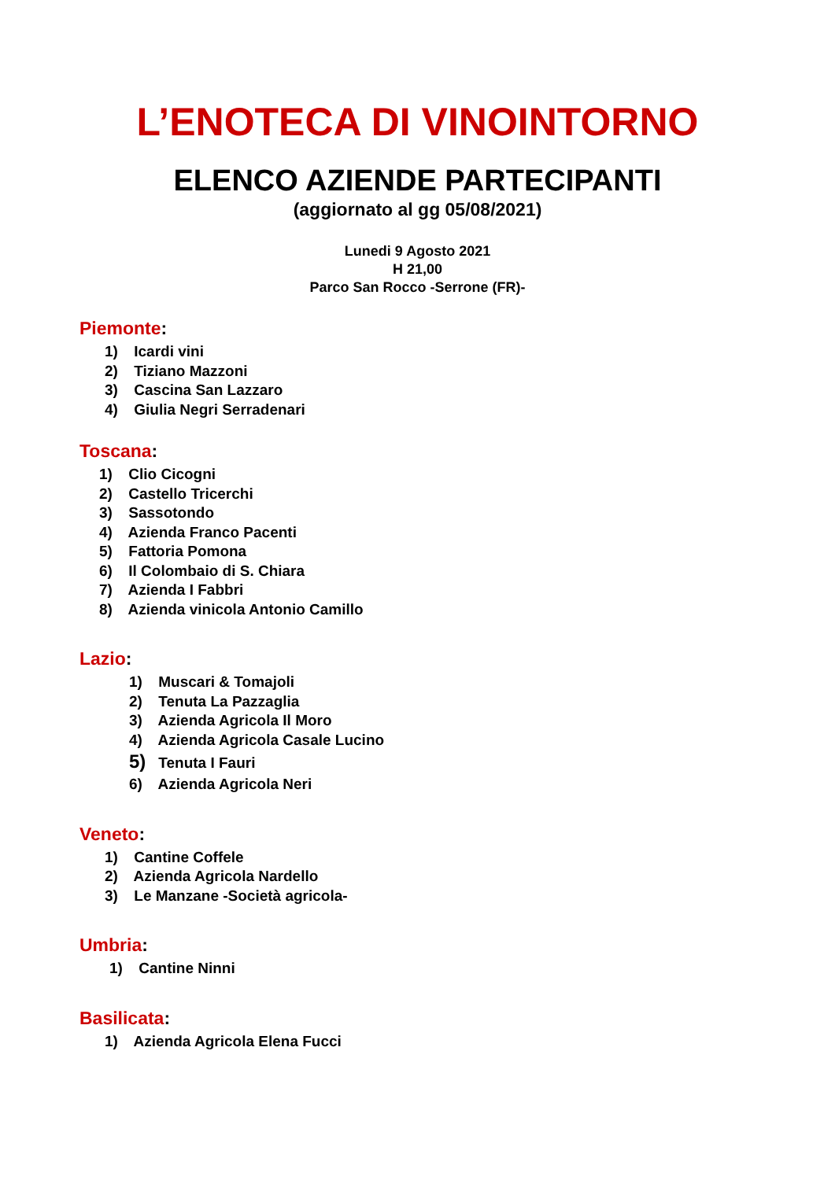L’ENOTECA DI VINOINTORNO
ELENCO AZIENDE PARTECIPANTI
(aggiornato al gg 05/08/2021)
Lunedi 9 Agosto 2021
H 21,00
Parco San Rocco -Serrone (FR)-
Piemonte:
1) Icardi vini
2) Tiziano Mazzoni
3) Cascina San Lazzaro
4) Giulia Negri Serradenari
Toscana:
1) Clio Cicogni
2) Castello Tricerchi
3) Sassotondo
4) Azienda Franco Pacenti
5) Fattoria Pomona
6) Il Colombaio di S. Chiara
7) Azienda I Fabbri
8) Azienda vinicola Antonio Camillo
Lazio:
1) Muscari & Tomajoli
2) Tenuta La Pazzaglia
3) Azienda Agricola Il Moro
4) Azienda Agricola Casale Lucino
5) Tenuta I Fauri
6) Azienda Agricola Neri
Veneto:
1) Cantine Coffele
2) Azienda Agricola Nardello
3) Le Manzane -Società agricola-
Umbria:
1) Cantine Ninni
Basilicata:
1) Azienda Agricola Elena Fucci